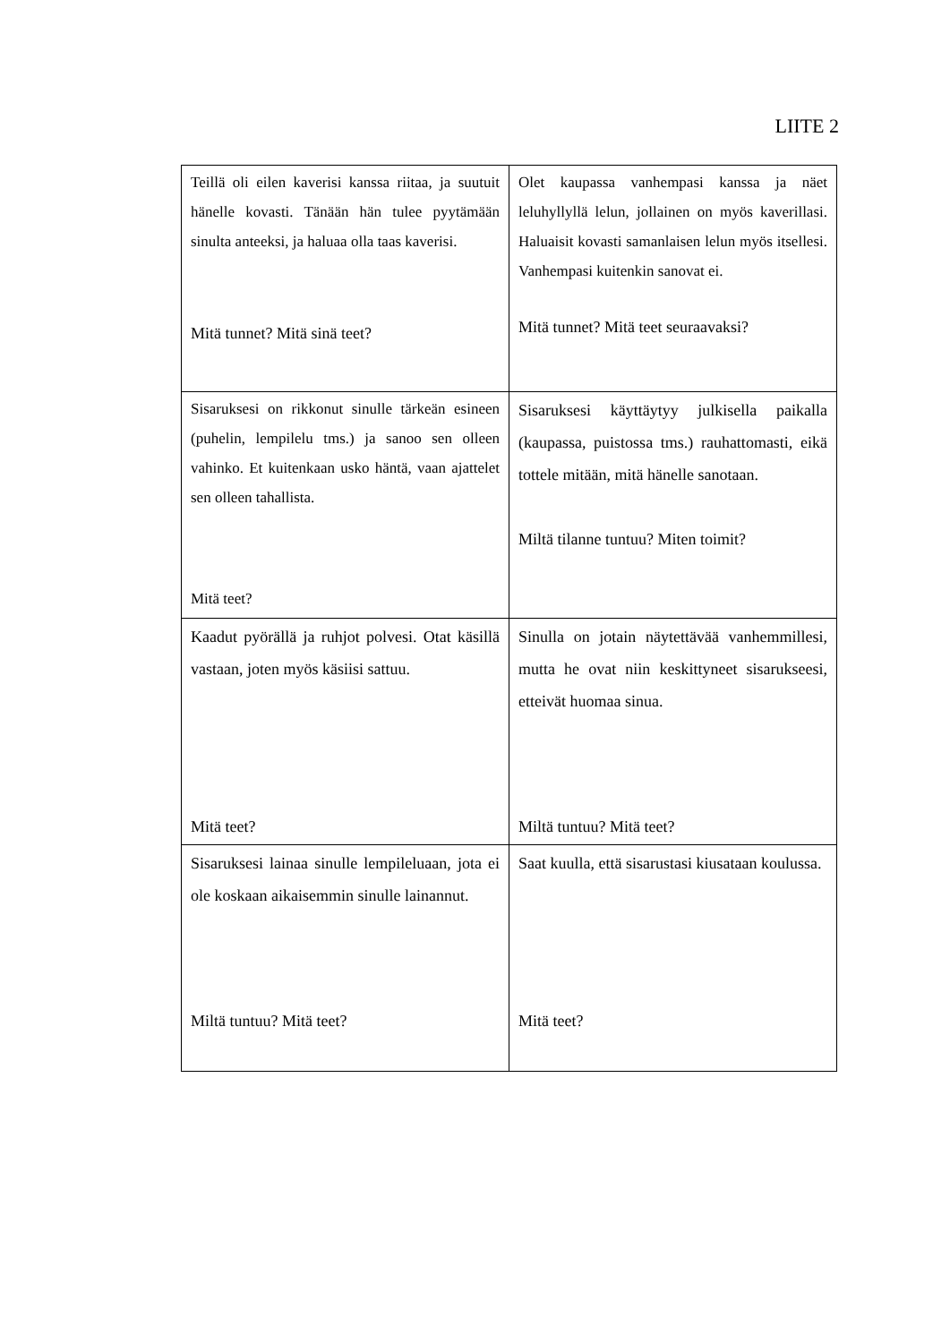LIITE 2
| Teillä oli eilen kaverisi kanssa riitaa, ja suutuit hänelle kovasti. Tänään hän tulee pyytämään sinulta anteeksi, ja haluaa olla taas kaverisi. Mitä tunnet? Mitä sinä teet? | Olet kaupassa vanhempasi kanssa ja näet leluhyllyllä lelun, jollainen on myös kaverillasi. Haluaisit kovasti samanlaisen lelun myös itsellesi. Vanhempasi kuitenkin sanovat ei. Mitä tunnet? Mitä teet seuraavaksi? |
| Sisaruksesi on rikkonut sinulle tärkeän esineen (puhelin, lempilelu tms.) ja sanoo sen olleen vahinko. Et kuitenkaan usko häntä, vaan ajattelet sen olleen tahallista. Mitä teet? | Sisaruksesi käyttäytyy julkisella paikalla (kaupassa, puistossa tms.) rauhattomasti, eikä tottele mitään, mitä hänelle sanotaan. Miltä tilanne tuntuu? Miten toimit? |
| Kaadut pyörällä ja ruhjot polvesi. Otat käsillä vastaan, joten myös käsiisi sattuu. Mitä teet? | Sinulla on jotain näytettävää vanhemmillesi, mutta he ovat niin keskittyneet sisarukseesi, etteivät huomaa sinua. Miltä tuntuu? Mitä teet? |
| Sisaruksesi lainaa sinulle lempileluaan, jota ei ole koskaan aikaisemmin sinulle lainannut. Miltä tuntuu? Mitä teet? | Saat kuulla, että sisarustasi kiusataan koulussa. Mitä teet? |